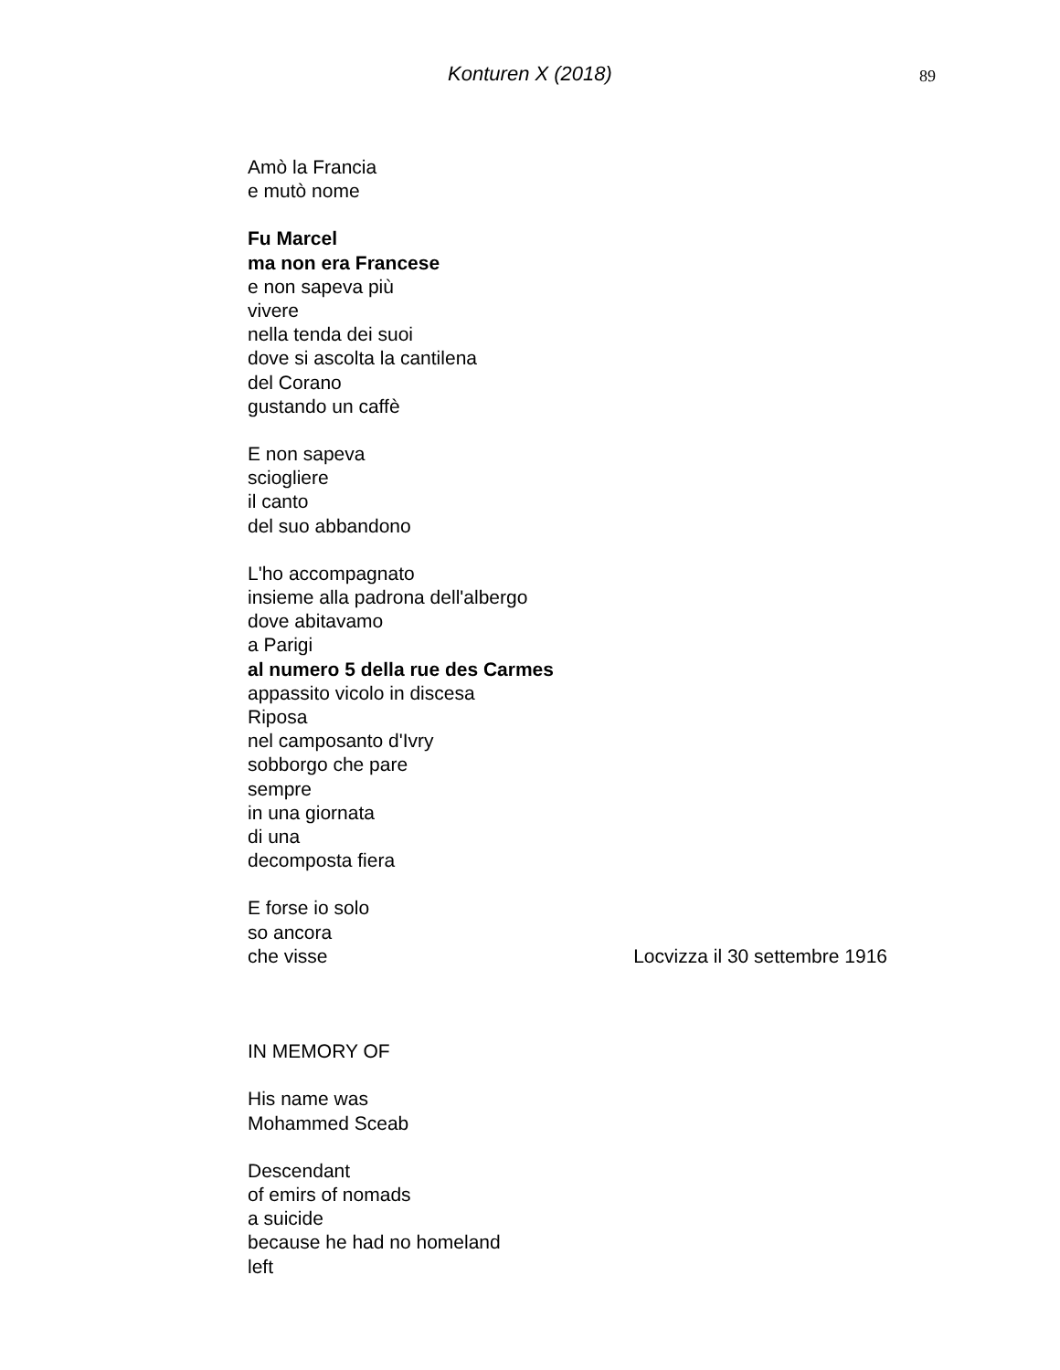Konturen X (2018)
89
Amò la Francia
e mutò nome
Fu Marcel
ma non era Francese
e non sapeva più
vivere
nella tenda dei suoi
dove si ascolta la cantilena
del Corano
gustando un caffè
E non sapeva
sciogliere
il canto
del suo abbandono
L'ho accompagnato
insieme alla padrona dell'albergo
dove abitavamo
a Parigi
al numero 5 della rue des Carmes
appassito vicolo in discesa
Riposa
nel camposanto d'Ivry
sobborgo che pare
sempre
in una giornata
di una
decomposta fiera
E forse io solo
so ancora
che visse
Locvizza il 30 settembre 1916
IN MEMORY OF
His name was
Mohammed Sceab
Descendant
of emirs of nomads
a suicide
because he had no homeland
left